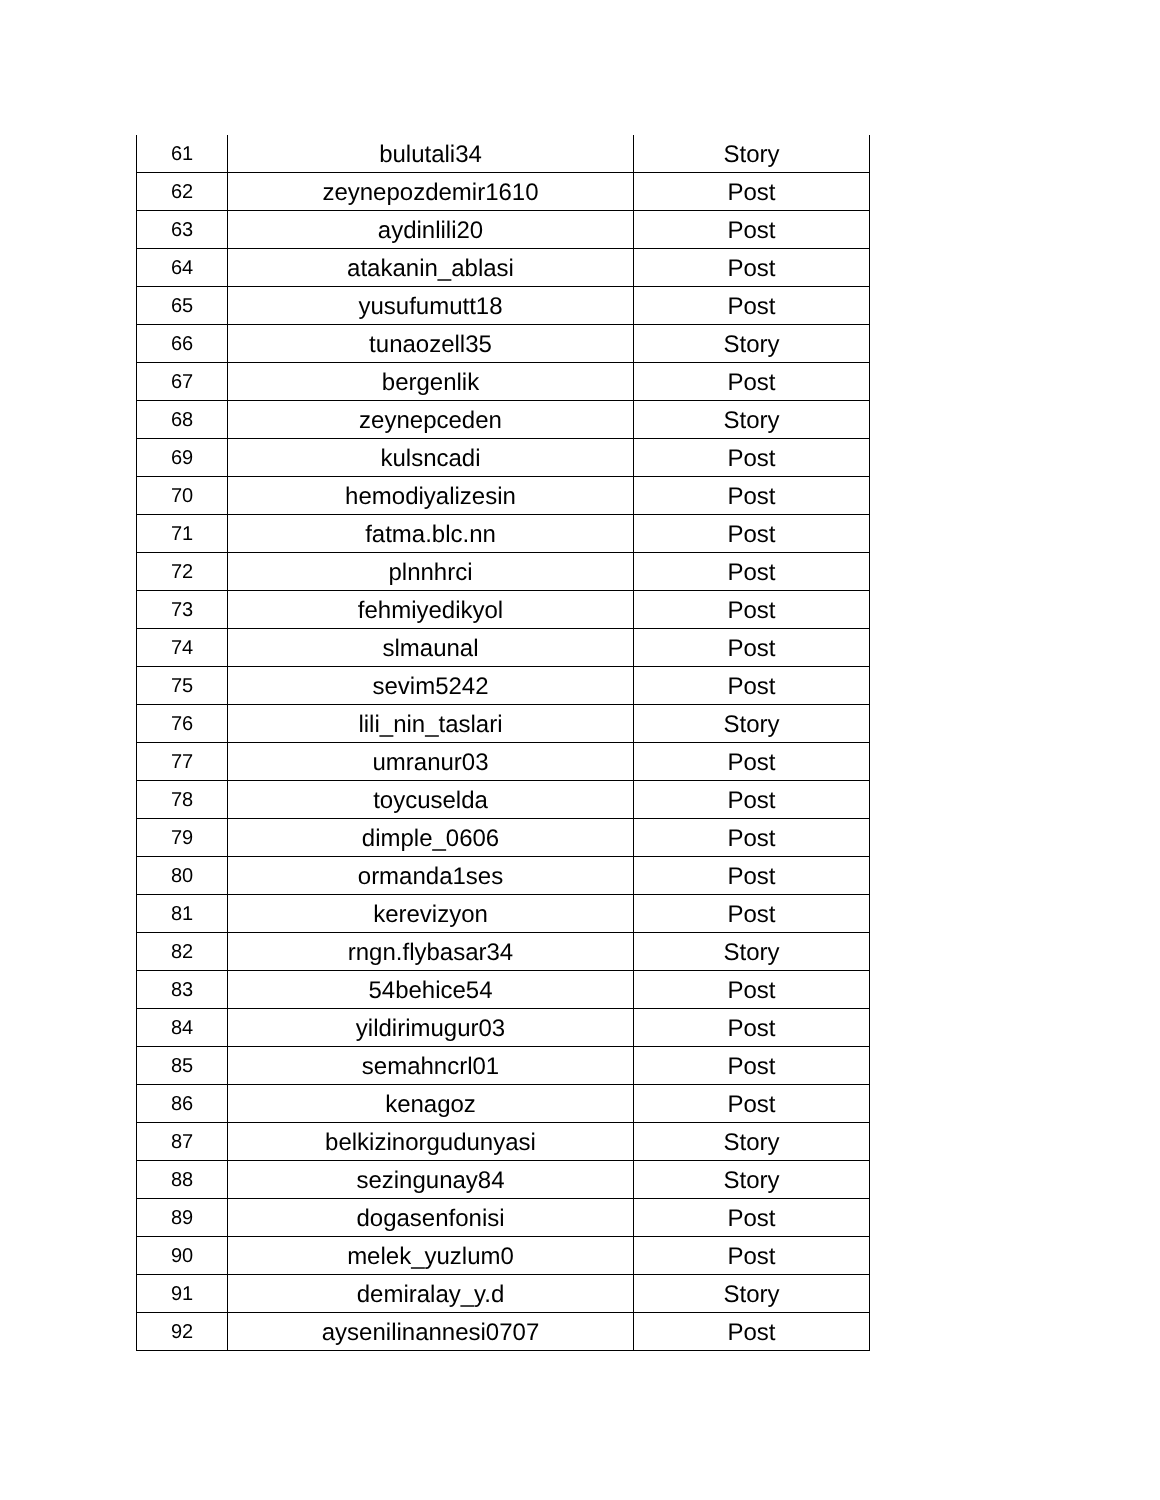| 61 | bulutali34 | Story |
| 62 | zeynepozdemir1610 | Post |
| 63 | aydinlili20 | Post |
| 64 | atakanin_ablasi | Post |
| 65 | yusufumutt18 | Post |
| 66 | tunaozell35 | Story |
| 67 | bergenlik | Post |
| 68 | zeynepceden | Story |
| 69 | kulsncadi | Post |
| 70 | hemodiyalizesin | Post |
| 71 | fatma.blc.nn | Post |
| 72 | plnnhrci | Post |
| 73 | fehmiyedikyol | Post |
| 74 | slmaunal | Post |
| 75 | sevim5242 | Post |
| 76 | lili_nin_taslari | Story |
| 77 | umranur03 | Post |
| 78 | toycuselda | Post |
| 79 | dimple_0606 | Post |
| 80 | ormanda1ses | Post |
| 81 | kerevizyon | Post |
| 82 | rngn.flybasar34 | Story |
| 83 | 54behice54 | Post |
| 84 | yildirimugur03 | Post |
| 85 | semahncrl01 | Post |
| 86 | kenagoz | Post |
| 87 | belkizinorgudunyasi | Story |
| 88 | sezingunay84 | Story |
| 89 | dogasenfonisi | Post |
| 90 | melek_yuzlum0 | Post |
| 91 | demiralay_y.d | Story |
| 92 | aysenilinannesi0707 | Post |